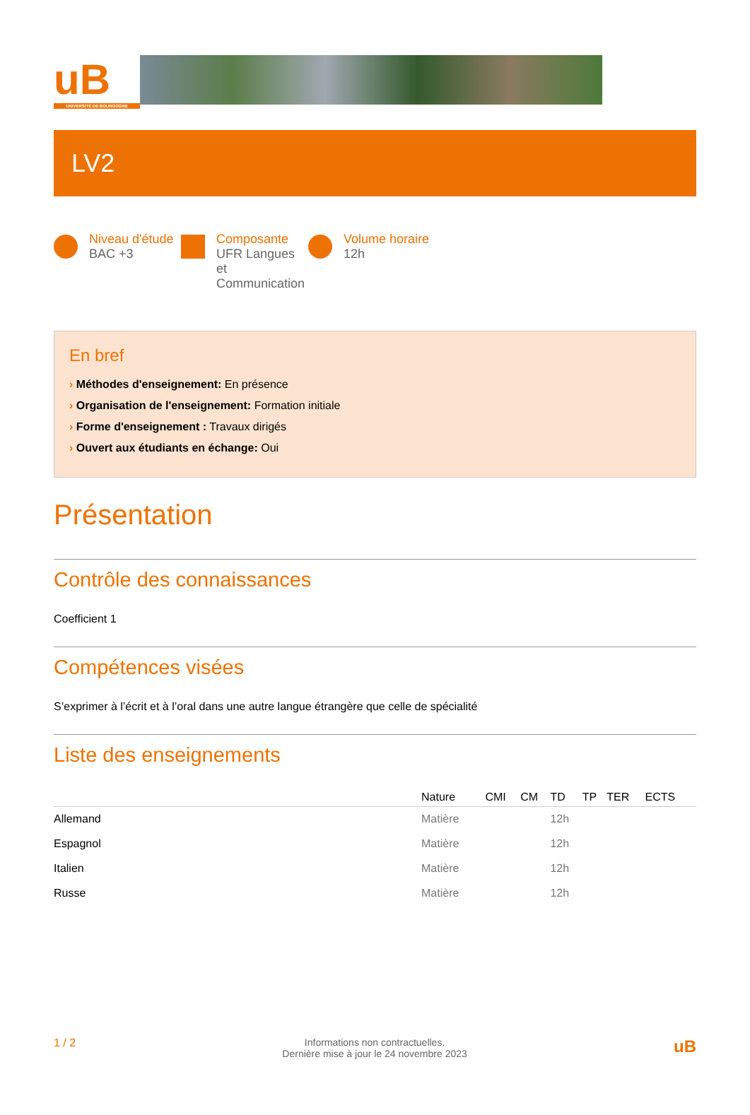uB
UNIVERSITÉ DE BOURGOGNE
LV2
Niveau d'étude
BAC +3
Composante
UFR Langues et Communication
Volume horaire
12h
En bref
› Méthodes d'enseignement: En présence
› Organisation de l'enseignement: Formation initiale
› Forme d'enseignement : Travaux dirigés
› Ouvert aux étudiants en échange: Oui
Présentation
Contrôle des connaissances
Coefficient 1
Compétences visées
S’exprimer à l’écrit et à l’oral dans une autre langue étrangère que celle de spécialité
Liste des enseignements
| | Nature | CMI | CM | TD | TP | TER | ECTS |
| --- | --- | --- | --- | --- | --- | --- | --- |
| Allemand | Matière | | | 12h | | | |
| Espagnol | Matière | | | 12h | | | |
| Italien | Matière | | | 12h | | | |
| Russe | Matière | | | 12h | | | |
1 / 2 Informations non contractuelles.
Dernière mise à jour le 24 novembre 2023
uB